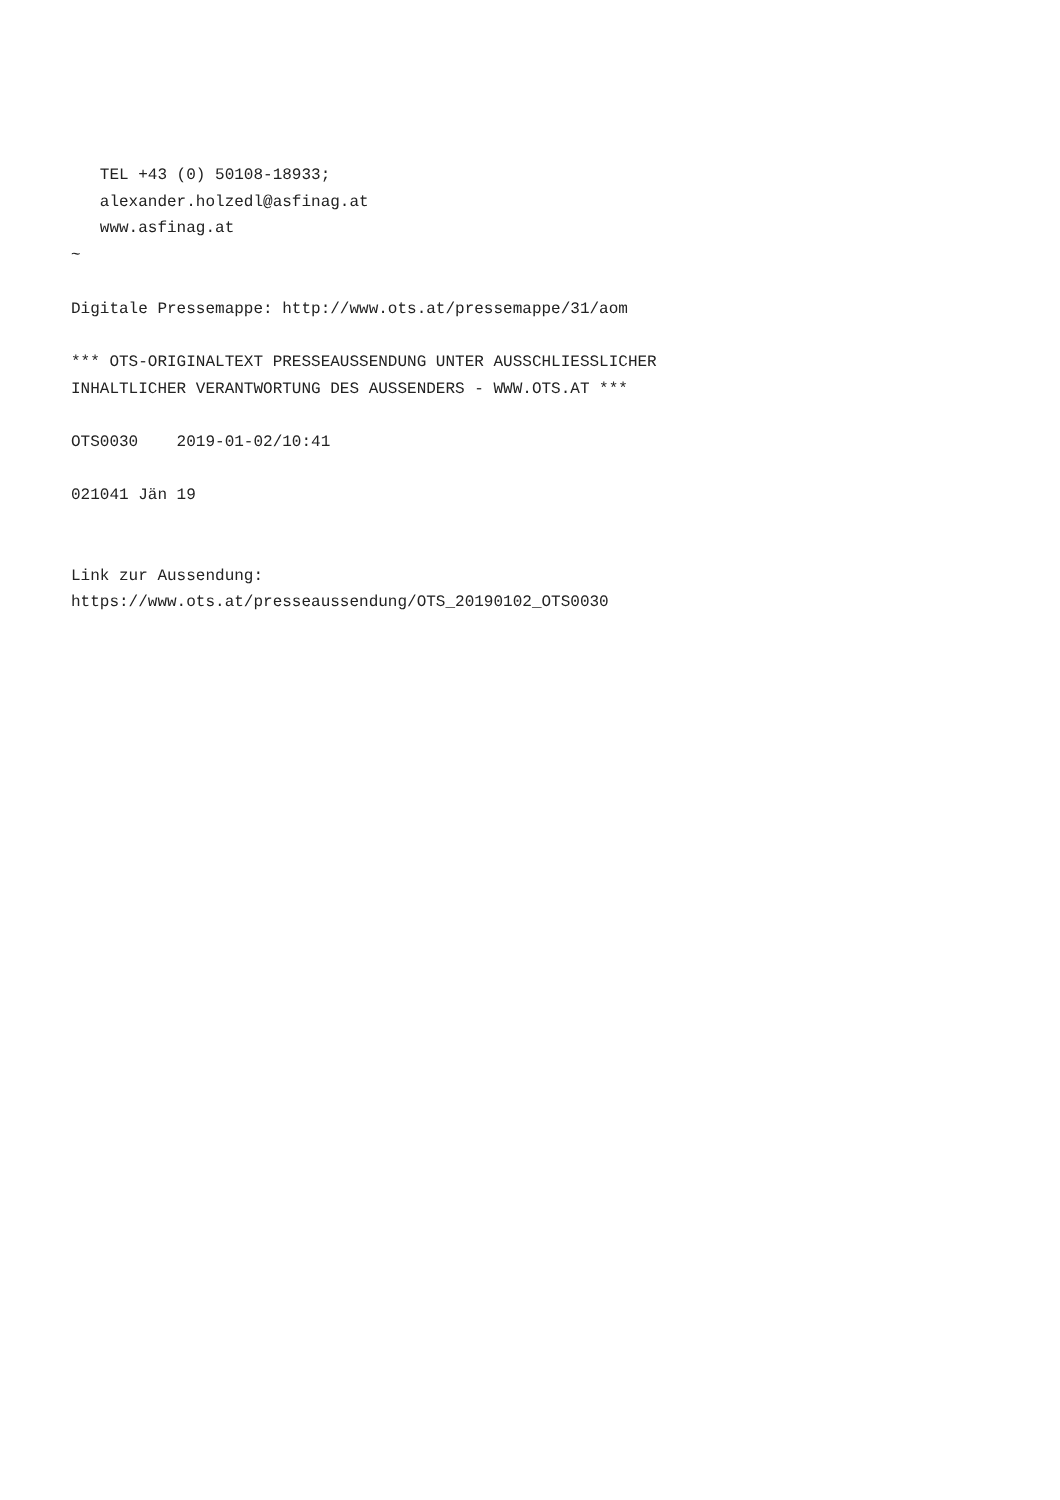TEL +43 (0) 50108-18933;
   alexander.holzedl@asfinag.at
   www.asfinag.at
~

Digitale Pressemappe: http://www.ots.at/pressemappe/31/aom

*** OTS-ORIGINALTEXT PRESSEAUSSENDUNG UNTER AUSSCHLIESSLICHER
INHALTLICHER VERANTWORTUNG DES AUSSENDERS - WWW.OTS.AT ***

OTS0030    2019-01-02/10:41

021041 Jän 19


Link zur Aussendung:
https://www.ots.at/presseaussendung/OTS_20190102_OTS0030